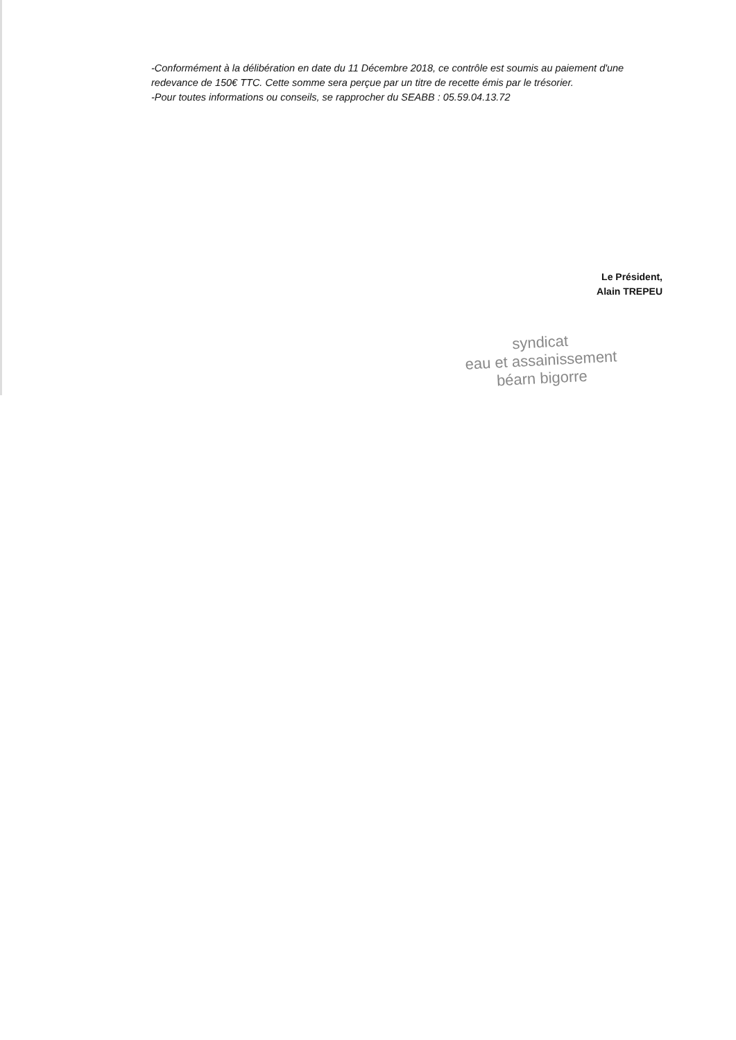-Conformément à la délibération en date du 11 Décembre 2018, ce contrôle est soumis au paiement d'une redevance de 150€ TTC. Cette somme sera perçue par un titre de recette émis par le trésorier.
-Pour toutes informations ou conseils, se rapprocher du SEABB : 05.59.04.13.72
Le Président,
Alain TREPEU
syndicat
eau et assainissement
béarn bigorre